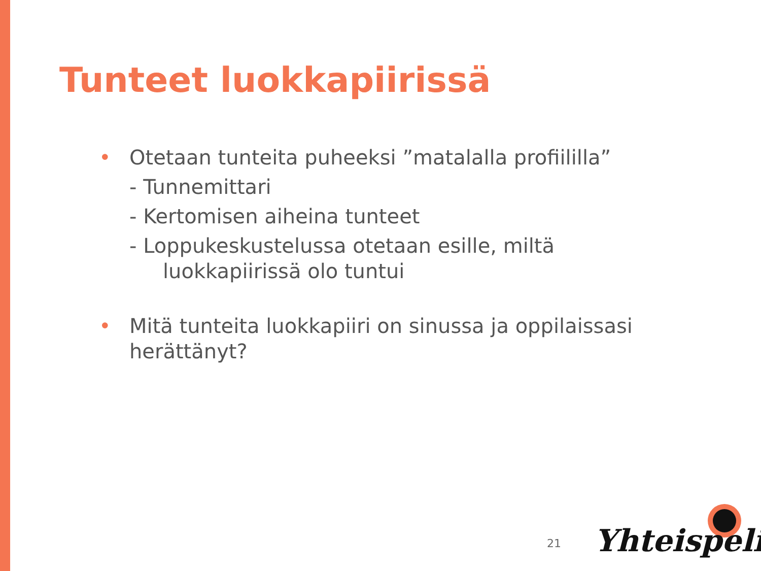Tunteet luokkapiirissä
• Otetaan tunteita puheeksi ”matalalla profiililla”
- Tunnemittari
- Kertomisen aiheina tunteet
- Loppukeskustelussa otetaan esille, miltä
luokkapiirissä olo tuntui
• Mitä tunteita luokkapiiri on sinussa ja oppilaissasi herättänyt?
21 Yhteispeli